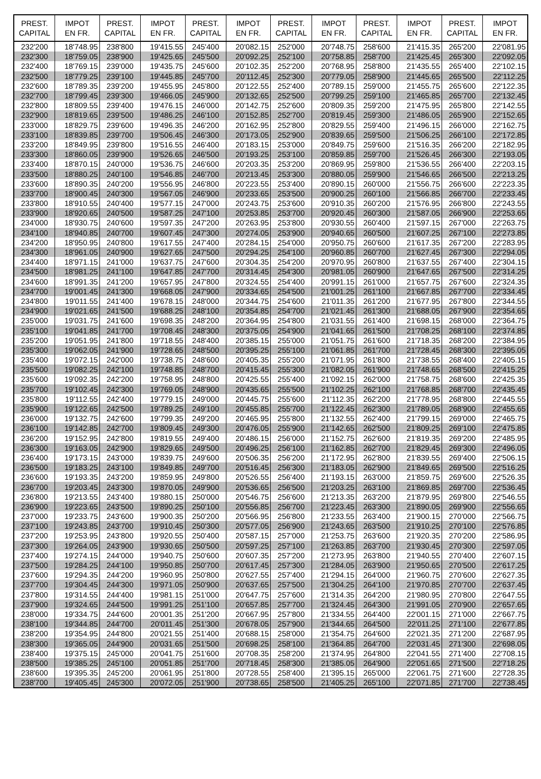| PREST. CAPITAL | IMPOT EN FR. | PREST. CAPITAL | IMPOT EN FR. | PREST. CAPITAL | IMPOT EN FR. | PREST. CAPITAL | IMPOT EN FR. | PREST. CAPITAL | IMPOT EN FR. | PREST. CAPITAL | IMPOT EN FR. |
| --- | --- | --- | --- | --- | --- | --- | --- | --- | --- | --- | --- |
| 232'200 | 18'748.95 | 238'800 | 19'415.55 | 245'400 | 20'082.15 | 252'000 | 20'748.75 | 258'600 | 21'415.35 | 265'200 | 22'081.95 |
| 232'300 | 18'759.05 | 238'900 | 19'425.65 | 245'500 | 20'092.25 | 252'100 | 20'758.85 | 258'700 | 21'425.45 | 265'300 | 22'092.05 |
| 232'400 | 18'769.15 | 239'000 | 19'435.75 | 245'600 | 20'102.35 | 252'200 | 20'768.95 | 258'800 | 21'435.55 | 265'400 | 22'102.15 |
| 232'500 | 18'779.25 | 239'100 | 19'445.85 | 245'700 | 20'112.45 | 252'300 | 20'779.05 | 258'900 | 21'445.65 | 265'500 | 22'112.25 |
| 232'600 | 18'789.35 | 239'200 | 19'455.95 | 245'800 | 20'122.55 | 252'400 | 20'789.15 | 259'000 | 21'455.75 | 265'600 | 22'122.35 |
| 232'700 | 18'799.45 | 239'300 | 19'466.05 | 245'900 | 20'132.65 | 252'500 | 20'799.25 | 259'100 | 21'465.85 | 265'700 | 22'132.45 |
| 232'800 | 18'809.55 | 239'400 | 19'476.15 | 246'000 | 20'142.75 | 252'600 | 20'809.35 | 259'200 | 21'475.95 | 265'800 | 22'142.55 |
| 232'900 | 18'819.65 | 239'500 | 19'486.25 | 246'100 | 20'152.85 | 252'700 | 20'819.45 | 259'300 | 21'486.05 | 265'900 | 22'152.65 |
| 233'000 | 18'829.75 | 239'600 | 19'496.35 | 246'200 | 20'162.95 | 252'800 | 20'829.55 | 259'400 | 21'496.15 | 266'000 | 22'162.75 |
| 233'100 | 18'839.85 | 239'700 | 19'506.45 | 246'300 | 20'173.05 | 252'900 | 20'839.65 | 259'500 | 21'506.25 | 266'100 | 22'172.85 |
| 233'200 | 18'849.95 | 239'800 | 19'516.55 | 246'400 | 20'183.15 | 253'000 | 20'849.75 | 259'600 | 21'516.35 | 266'200 | 22'182.95 |
| 233'300 | 18'860.05 | 239'900 | 19'526.65 | 246'500 | 20'193.25 | 253'100 | 20'859.85 | 259'700 | 21'526.45 | 266'300 | 22'193.05 |
| 233'400 | 18'870.15 | 240'000 | 19'536.75 | 246'600 | 20'203.35 | 253'200 | 20'869.95 | 259'800 | 21'536.55 | 266'400 | 22'203.15 |
| 233'500 | 18'880.25 | 240'100 | 19'546.85 | 246'700 | 20'213.45 | 253'300 | 20'880.05 | 259'900 | 21'546.65 | 266'500 | 22'213.25 |
| 233'600 | 18'890.35 | 240'200 | 19'556.95 | 246'800 | 20'223.55 | 253'400 | 20'890.15 | 260'000 | 21'556.75 | 266'600 | 22'223.35 |
| 233'700 | 18'900.45 | 240'300 | 19'567.05 | 246'900 | 20'233.65 | 253'500 | 20'900.25 | 260'100 | 21'566.85 | 266'700 | 22'233.45 |
| 233'800 | 18'910.55 | 240'400 | 19'577.15 | 247'000 | 20'243.75 | 253'600 | 20'910.35 | 260'200 | 21'576.95 | 266'800 | 22'243.55 |
| 233'900 | 18'920.65 | 240'500 | 19'587.25 | 247'100 | 20'253.85 | 253'700 | 20'920.45 | 260'300 | 21'587.05 | 266'900 | 22'253.65 |
| 234'000 | 18'930.75 | 240'600 | 19'597.35 | 247'200 | 20'263.95 | 253'800 | 20'930.55 | 260'400 | 21'597.15 | 267'000 | 22'263.75 |
| 234'100 | 18'940.85 | 240'700 | 19'607.45 | 247'300 | 20'274.05 | 253'900 | 20'940.65 | 260'500 | 21'607.25 | 267'100 | 22'273.85 |
| 234'200 | 18'950.95 | 240'800 | 19'617.55 | 247'400 | 20'284.15 | 254'000 | 20'950.75 | 260'600 | 21'617.35 | 267'200 | 22'283.95 |
| 234'300 | 18'961.05 | 240'900 | 19'627.65 | 247'500 | 20'294.25 | 254'100 | 20'960.85 | 260'700 | 21'627.45 | 267'300 | 22'294.05 |
| 234'400 | 18'971.15 | 241'000 | 19'637.75 | 247'600 | 20'304.35 | 254'200 | 20'970.95 | 260'800 | 21'637.55 | 267'400 | 22'304.15 |
| 234'500 | 18'981.25 | 241'100 | 19'647.85 | 247'700 | 20'314.45 | 254'300 | 20'981.05 | 260'900 | 21'647.65 | 267'500 | 22'314.25 |
| 234'600 | 18'991.35 | 241'200 | 19'657.95 | 247'800 | 20'324.55 | 254'400 | 20'991.15 | 261'000 | 21'657.75 | 267'600 | 22'324.35 |
| 234'700 | 19'001.45 | 241'300 | 19'668.05 | 247'900 | 20'334.65 | 254'500 | 21'001.25 | 261'100 | 21'667.85 | 267'700 | 22'334.45 |
| 234'800 | 19'011.55 | 241'400 | 19'678.15 | 248'000 | 20'344.75 | 254'600 | 21'011.35 | 261'200 | 21'677.95 | 267'800 | 22'344.55 |
| 234'900 | 19'021.65 | 241'500 | 19'688.25 | 248'100 | 20'354.85 | 254'700 | 21'021.45 | 261'300 | 21'688.05 | 267'900 | 22'354.65 |
| 235'000 | 19'031.75 | 241'600 | 19'698.35 | 248'200 | 20'364.95 | 254'800 | 21'031.55 | 261'400 | 21'698.15 | 268'000 | 22'364.75 |
| 235'100 | 19'041.85 | 241'700 | 19'708.45 | 248'300 | 20'375.05 | 254'900 | 21'041.65 | 261'500 | 21'708.25 | 268'100 | 22'374.85 |
| 235'200 | 19'051.95 | 241'800 | 19'718.55 | 248'400 | 20'385.15 | 255'000 | 21'051.75 | 261'600 | 21'718.35 | 268'200 | 22'384.95 |
| 235'300 | 19'062.05 | 241'900 | 19'728.65 | 248'500 | 20'395.25 | 255'100 | 21'061.85 | 261'700 | 21'728.45 | 268'300 | 22'395.05 |
| 235'400 | 19'072.15 | 242'000 | 19'738.75 | 248'600 | 20'405.35 | 255'200 | 21'071.95 | 261'800 | 21'738.55 | 268'400 | 22'405.15 |
| 235'500 | 19'082.25 | 242'100 | 19'748.85 | 248'700 | 20'415.45 | 255'300 | 21'082.05 | 261'900 | 21'748.65 | 268'500 | 22'415.25 |
| 235'600 | 19'092.35 | 242'200 | 19'758.95 | 248'800 | 20'425.55 | 255'400 | 21'092.15 | 262'000 | 21'758.75 | 268'600 | 22'425.35 |
| 235'700 | 19'102.45 | 242'300 | 19'769.05 | 248'900 | 20'435.65 | 255'500 | 21'102.25 | 262'100 | 21'768.85 | 268'700 | 22'435.45 |
| 235'800 | 19'112.55 | 242'400 | 19'779.15 | 249'000 | 20'445.75 | 255'600 | 21'112.35 | 262'200 | 21'778.95 | 268'800 | 22'445.55 |
| 235'900 | 19'122.65 | 242'500 | 19'789.25 | 249'100 | 20'455.85 | 255'700 | 21'122.45 | 262'300 | 21'789.05 | 268'900 | 22'455.65 |
| 236'000 | 19'132.75 | 242'600 | 19'799.35 | 249'200 | 20'465.95 | 255'800 | 21'132.55 | 262'400 | 21'799.15 | 269'000 | 22'465.75 |
| 236'100 | 19'142.85 | 242'700 | 19'809.45 | 249'300 | 20'476.05 | 255'900 | 21'142.65 | 262'500 | 21'809.25 | 269'100 | 22'475.85 |
| 236'200 | 19'152.95 | 242'800 | 19'819.55 | 249'400 | 20'486.15 | 256'000 | 21'152.75 | 262'600 | 21'819.35 | 269'200 | 22'485.95 |
| 236'300 | 19'163.05 | 242'900 | 19'829.65 | 249'500 | 20'496.25 | 256'100 | 21'162.85 | 262'700 | 21'829.45 | 269'300 | 22'496.05 |
| 236'400 | 19'173.15 | 243'000 | 19'839.75 | 249'600 | 20'506.35 | 256'200 | 21'172.95 | 262'800 | 21'839.55 | 269'400 | 22'506.15 |
| 236'500 | 19'183.25 | 243'100 | 19'849.85 | 249'700 | 20'516.45 | 256'300 | 21'183.05 | 262'900 | 21'849.65 | 269'500 | 22'516.25 |
| 236'600 | 19'193.35 | 243'200 | 19'859.95 | 249'800 | 20'526.55 | 256'400 | 21'193.15 | 263'000 | 21'859.75 | 269'600 | 22'526.35 |
| 236'700 | 19'203.45 | 243'300 | 19'870.05 | 249'900 | 20'536.65 | 256'500 | 21'203.25 | 263'100 | 21'869.85 | 269'700 | 22'536.45 |
| 236'800 | 19'213.55 | 243'400 | 19'880.15 | 250'000 | 20'546.75 | 256'600 | 21'213.35 | 263'200 | 21'879.95 | 269'800 | 22'546.55 |
| 236'900 | 19'223.65 | 243'500 | 19'890.25 | 250'100 | 20'556.85 | 256'700 | 21'223.45 | 263'300 | 21'890.05 | 269'900 | 22'556.65 |
| 237'000 | 19'233.75 | 243'600 | 19'900.35 | 250'200 | 20'566.95 | 256'800 | 21'233.55 | 263'400 | 21'900.15 | 270'000 | 22'566.75 |
| 237'100 | 19'243.85 | 243'700 | 19'910.45 | 250'300 | 20'577.05 | 256'900 | 21'243.65 | 263'500 | 21'910.25 | 270'100 | 22'576.85 |
| 237'200 | 19'253.95 | 243'800 | 19'920.55 | 250'400 | 20'587.15 | 257'000 | 21'253.75 | 263'600 | 21'920.35 | 270'200 | 22'586.95 |
| 237'300 | 19'264.05 | 243'900 | 19'930.65 | 250'500 | 20'597.25 | 257'100 | 21'263.85 | 263'700 | 21'930.45 | 270'300 | 22'597.05 |
| 237'400 | 19'274.15 | 244'000 | 19'940.75 | 250'600 | 20'607.35 | 257'200 | 21'273.95 | 263'800 | 21'940.55 | 270'400 | 22'607.15 |
| 237'500 | 19'284.25 | 244'100 | 19'950.85 | 250'700 | 20'617.45 | 257'300 | 21'284.05 | 263'900 | 21'950.65 | 270'500 | 22'617.25 |
| 237'600 | 19'294.35 | 244'200 | 19'960.95 | 250'800 | 20'627.55 | 257'400 | 21'294.15 | 264'000 | 21'960.75 | 270'600 | 22'627.35 |
| 237'700 | 19'304.45 | 244'300 | 19'971.05 | 250'900 | 20'637.65 | 257'500 | 21'304.25 | 264'100 | 21'970.85 | 270'700 | 22'637.45 |
| 237'800 | 19'314.55 | 244'400 | 19'981.15 | 251'000 | 20'647.75 | 257'600 | 21'314.35 | 264'200 | 21'980.95 | 270'800 | 22'647.55 |
| 237'900 | 19'324.65 | 244'500 | 19'991.25 | 251'100 | 20'657.85 | 257'700 | 21'324.45 | 264'300 | 21'991.05 | 270'900 | 22'657.65 |
| 238'000 | 19'334.75 | 244'600 | 20'001.35 | 251'200 | 20'667.95 | 257'800 | 21'334.55 | 264'400 | 22'001.15 | 271'000 | 22'667.75 |
| 238'100 | 19'344.85 | 244'700 | 20'011.45 | 251'300 | 20'678.05 | 257'900 | 21'344.65 | 264'500 | 22'011.25 | 271'100 | 22'677.85 |
| 238'200 | 19'354.95 | 244'800 | 20'021.55 | 251'400 | 20'688.15 | 258'000 | 21'354.75 | 264'600 | 22'021.35 | 271'200 | 22'687.95 |
| 238'300 | 19'365.05 | 244'900 | 20'031.65 | 251'500 | 20'698.25 | 258'100 | 21'364.85 | 264'700 | 22'031.45 | 271'300 | 22'698.05 |
| 238'400 | 19'375.15 | 245'000 | 20'041.75 | 251'600 | 20'708.35 | 258'200 | 21'374.95 | 264'800 | 22'041.55 | 271'400 | 22'708.15 |
| 238'500 | 19'385.25 | 245'100 | 20'051.85 | 251'700 | 20'718.45 | 258'300 | 21'385.05 | 264'900 | 22'051.65 | 271'500 | 22'718.25 |
| 238'600 | 19'395.35 | 245'200 | 20'061.95 | 251'800 | 20'728.55 | 258'400 | 21'395.15 | 265'000 | 22'061.75 | 271'600 | 22'728.35 |
| 238'700 | 19'405.45 | 245'300 | 20'072.05 | 251'900 | 20'738.65 | 258'500 | 21'405.25 | 265'100 | 22'071.85 | 271'700 | 22'738.45 |